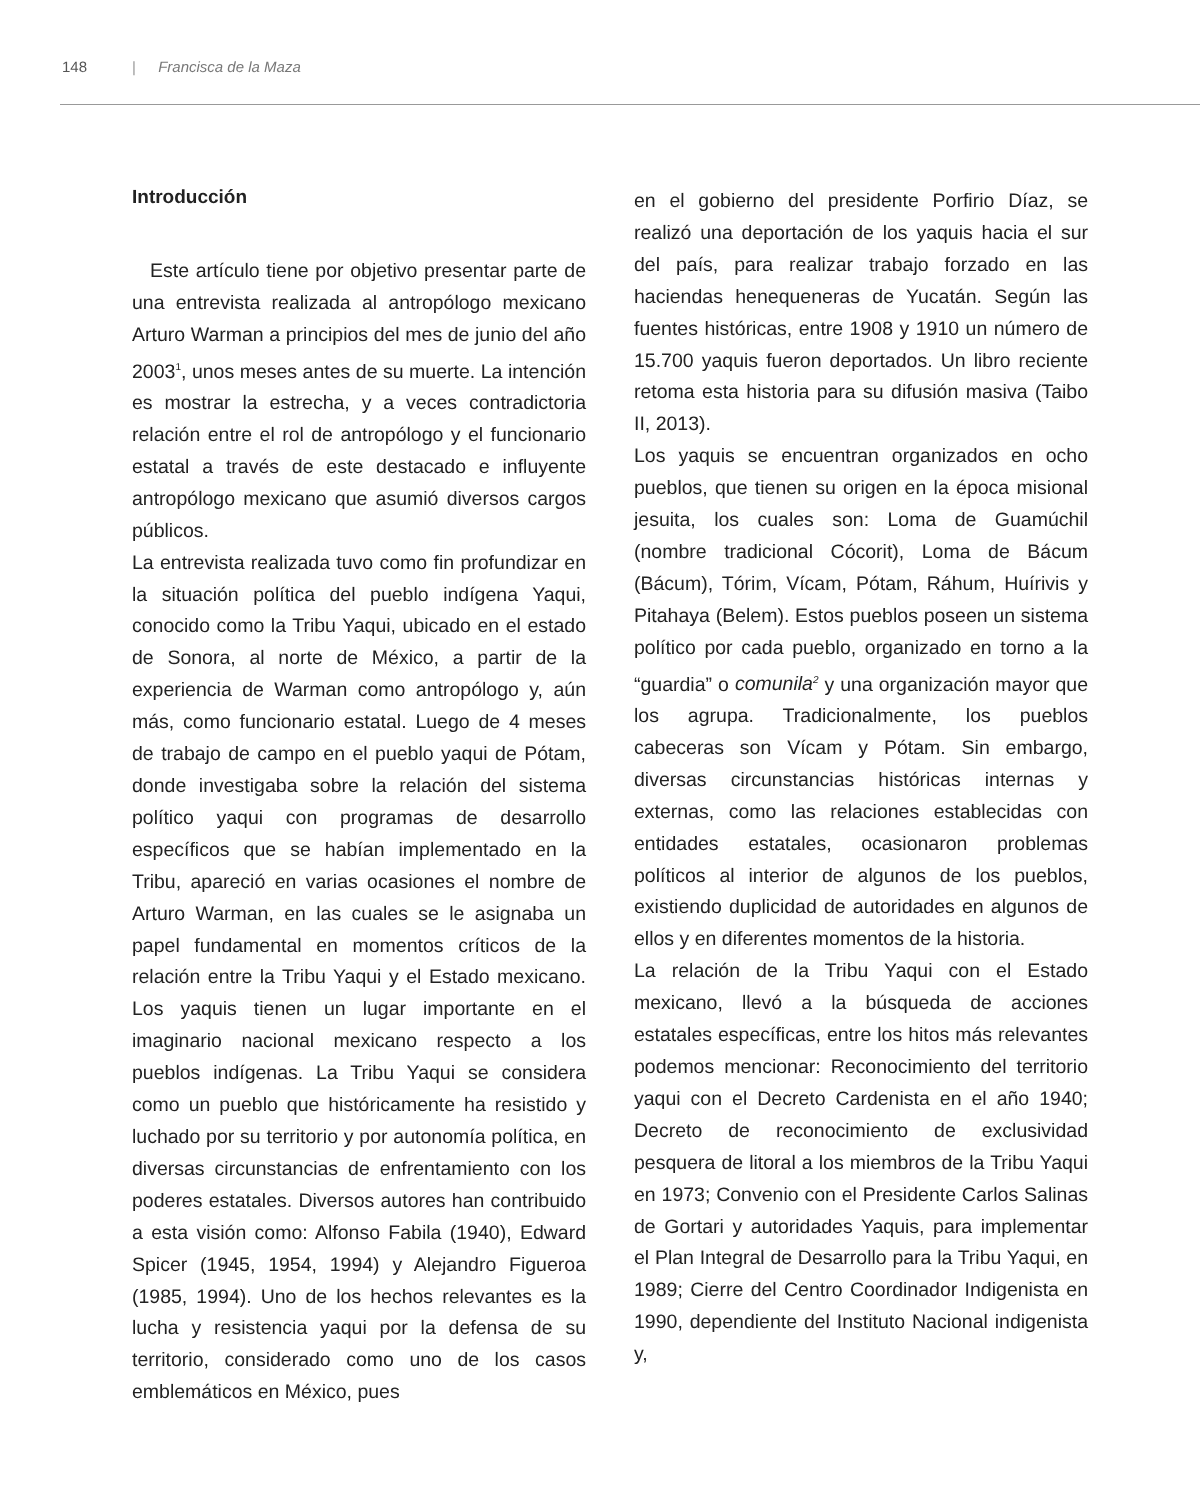148 | Francisca de la Maza
Introducción
Este artículo tiene por objetivo presentar parte de una entrevista realizada al antropólogo mexicano Arturo Warman a principios del mes de junio del año 2003<sup>1</sup>, unos meses antes de su muerte. La intención es mostrar la estrecha, y a veces contradictoria relación entre el rol de antropólogo y el funcionario estatal a través de este destacado e influyente antropólogo mexicano que asumió diversos cargos públicos.
La entrevista realizada tuvo como fin profundizar en la situación política del pueblo indígena Yaqui, conocido como la Tribu Yaqui, ubicado en el estado de Sonora, al norte de México, a partir de la experiencia de Warman como antropólogo y, aún más, como funcionario estatal. Luego de 4 meses de trabajo de campo en el pueblo yaqui de Pótam, donde investigaba sobre la relación del sistema político yaqui con programas de desarrollo específicos que se habían implementado en la Tribu, apareció en varias ocasiones el nombre de Arturo Warman, en las cuales se le asignaba un papel fundamental en momentos críticos de la relación entre la Tribu Yaqui y el Estado mexicano. Los yaquis tienen un lugar importante en el imaginario nacional mexicano respecto a los pueblos indígenas. La Tribu Yaqui se considera como un pueblo que históricamente ha resistido y luchado por su territorio y por autonomía política, en diversas circunstancias de enfrentamiento con los poderes estatales. Diversos autores han contribuido a esta visión como: Alfonso Fabila (1940), Edward Spicer (1945, 1954, 1994) y Alejandro Figueroa (1985, 1994). Uno de los hechos relevantes es la lucha y resistencia yaqui por la defensa de su territorio, considerado como uno de los casos emblemáticos en México, pues
en el gobierno del presidente Porfirio Díaz, se realizó una deportación de los yaquis hacia el sur del país, para realizar trabajo forzado en las haciendas henequeneras de Yucatán. Según las fuentes históricas, entre 1908 y 1910 un número de 15.700 yaquis fueron deportados. Un libro reciente retoma esta historia para su difusión masiva (Taibo II, 2013).
Los yaquis se encuentran organizados en ocho pueblos, que tienen su origen en la época misional jesuita, los cuales son: Loma de Guamúchil (nombre tradicional Cócorit), Loma de Bácum (Bácum), Tórim, Vícam, Pótam, Ráhum, Huírivis y Pitahaya (Belem). Estos pueblos poseen un sistema político por cada pueblo, organizado en torno a la “guardia” o comunila<sup>2</sup> y una organización mayor que los agrupa. Tradicionalmente, los pueblos cabeceras son Vícam y Pótam. Sin embargo, diversas circunstancias históricas internas y externas, como las relaciones establecidas con entidades estatales, ocasionaron problemas políticos al interior de algunos de los pueblos, existiendo duplicidad de autoridades en algunos de ellos y en diferentes momentos de la historia.
La relación de la Tribu Yaqui con el Estado mexicano, llevó a la búsqueda de acciones estatales específicas, entre los hitos más relevantes podemos mencionar: Reconocimiento del territorio yaqui con el Decreto Cardenista en el año 1940; Decreto de reconocimiento de exclusividad pesquera de litoral a los miembros de la Tribu Yaqui en 1973; Convenio con el Presidente Carlos Salinas de Gortari y autoridades Yaquis, para implementar el Plan Integral de Desarrollo para la Tribu Yaqui, en 1989; Cierre del Centro Coordinador Indigenista en 1990, dependiente del Instituto Nacional indigenista y,